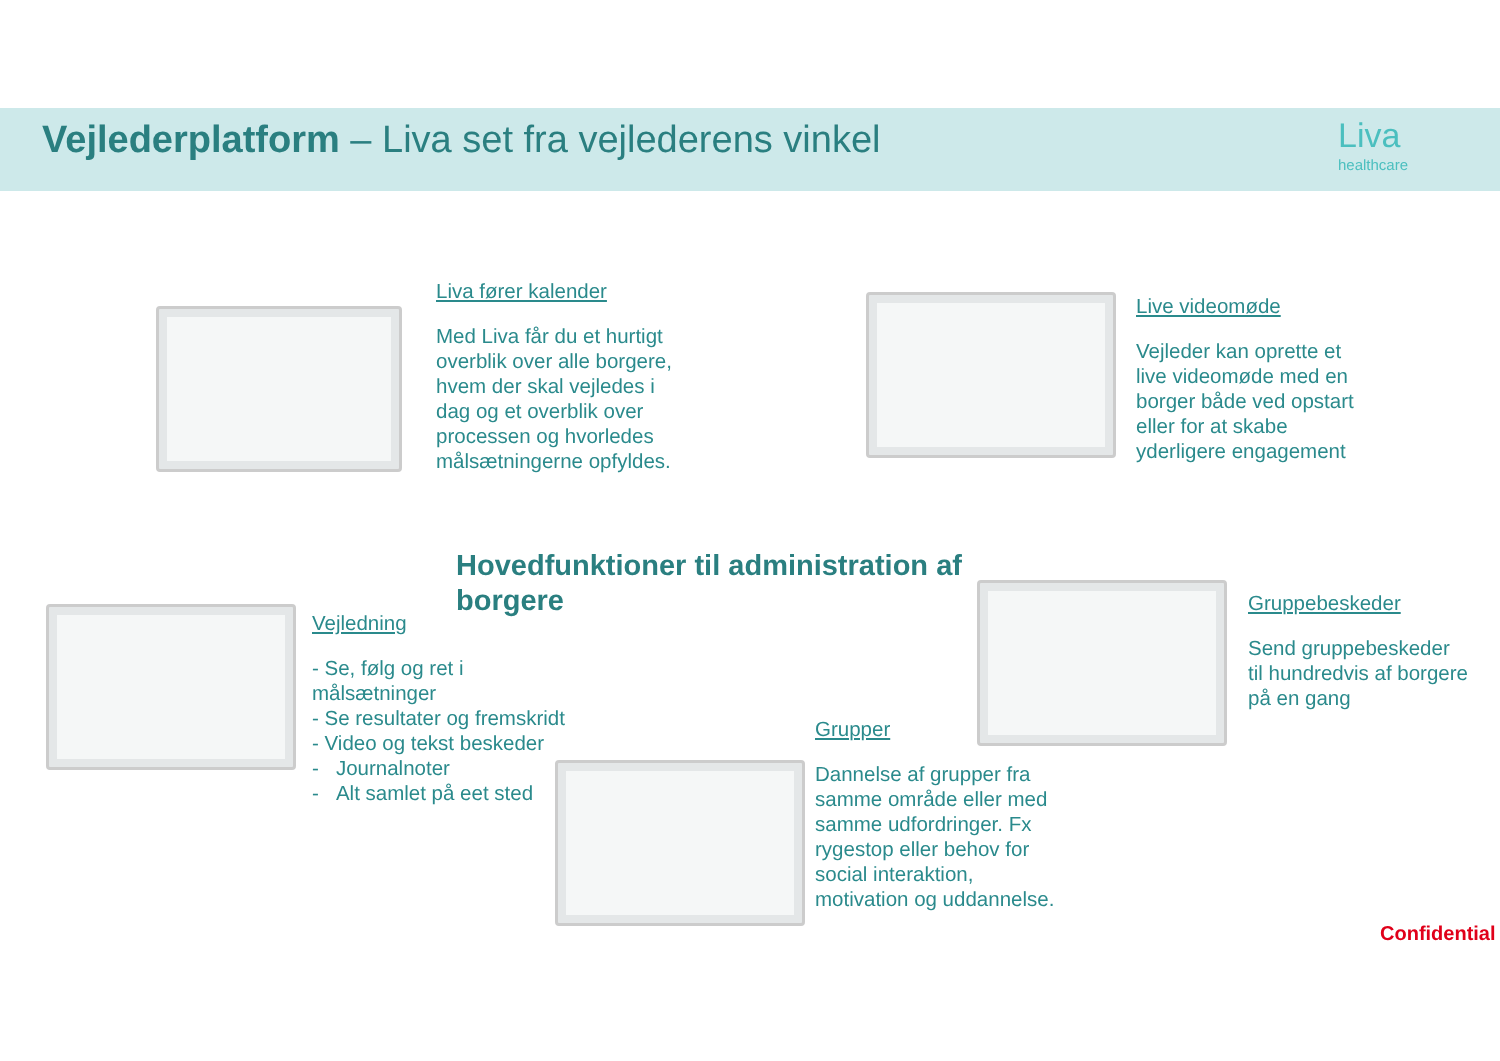Vejlederplatform – Liva set fra vejlederens vinkel
Liva
healthcare
Liva fører kalender
Med Liva får du et hurtigt overblik over alle borgere, hvem der skal vejledes i dag og et overblik over processen og hvorledes målsætningerne opfyldes.
Live videomøde
Vejleder kan oprette et live videomøde med en borger både ved opstart eller for at skabe yderligere engagement
Hovedfunktioner til administration af borgere
Vejledning
- Se, følg og ret i målsætninger
- Se resultater og fremskridt
- Video og tekst beskeder
- Journalnoter
- Alt samlet på eet sted
Gruppebeskeder
Send gruppebeskeder til hundredvis af borgere på en gang
Grupper
Dannelse af grupper fra samme område eller med samme udfordringer. Fx rygestop eller behov for social interaktion, motivation og uddannelse.
Confidential